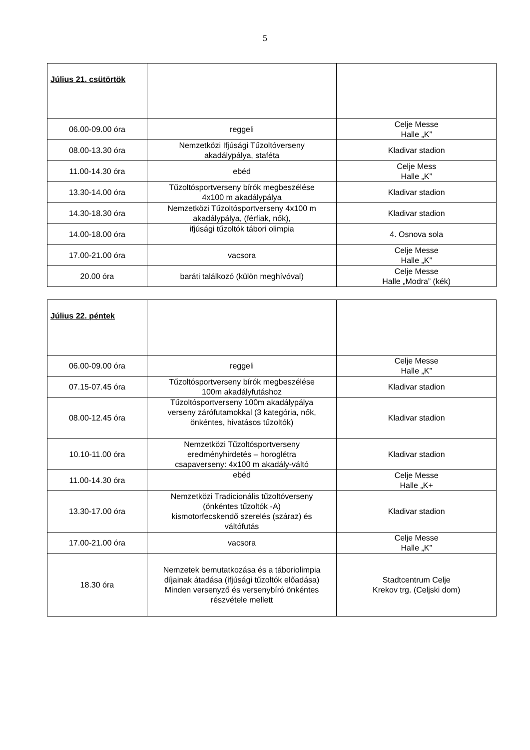5
| Július 21. csütörtök | | |
| 06.00-09.00 óra | reggeli | Celje Messe Halle „K” |
| 08.00-13.30 óra | Nemzetközi Ifjúsági Tűzoltóverseny akadálypálya, staféta | Kladivar stadion |
| 11.00-14.30 óra | ebéd | Celje Mess Halle „K” |
| 13.30-14.00 óra | Tűzoltósportverseny bírók megbeszélése 4x100 m akadálypálya | Kladivar stadion |
| 14.30-18.30 óra | Nemzetközi Tűzoltósportverseny 4x100 m akadálypálya, (férfiak, nők), | Kladivar stadion |
| 14.00-18.00 óra | ifjúsági tűzoltók tábori olimpia | 4. Osnova sola |
| 17.00-21.00 óra | vacsora | Celje Messe Halle „K” |
| 20.00 óra | baráti találkozó (külön meghívóval) | Celje Messe Halle „Modra” (kék) |
| Július 22. péntek | | |
| 06.00-09.00 óra | reggeli | Celje Messe Halle „K” |
| 07.15-07.45 óra | Tűzoltósportverseny bírók megbeszélése 100m akadályfutáshoz | Kladivar stadion |
| 08.00-12.45 óra | Tűzoltósportverseny 100m akadálypálya verseny zárófutamokkal (3 kategória, nők, önkéntes, hivatásos tűzoltók) | Kladivar stadion |
| 10.10-11.00 óra | Nemzetközi Tűzoltósportverseny eredményhirdetés – horoglétra csapaverseny: 4x100 m akadály-váltó | Kladivar stadion |
| 11.00-14.30 óra | ebéd | Celje Messe Halle „K+ |
| 13.30-17.00 óra | Nemzetközi Tradicionális tűzoltóverseny (önkéntes tűzoltók -A) kismotorfecskendő szerelés (száraz) és váltófutás | Kladivar stadion |
| 17.00-21.00 óra | vacsora | Celje Messe Halle „K” |
| 18.30 óra | Nemzetek bemutatkozása és a táboriolimpia díjainak átadása (ifjúsági tűzoltók előadása) Minden versenyző és versenybíró önkéntes részvétele mellett | Stadtcentrum Celje Krekov trg. (Celjski dom) |